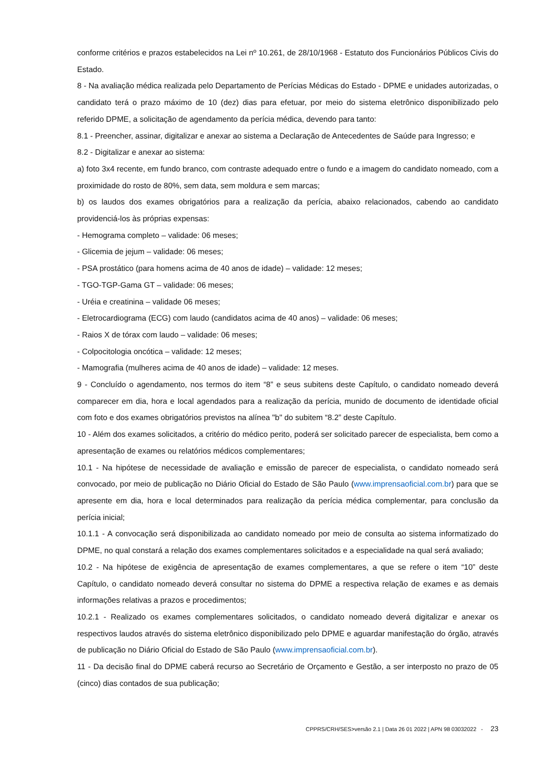conforme critérios e prazos estabelecidos na Lei nº 10.261, de 28/10/1968 - Estatuto dos Funcionários Públicos Civis do Estado.
8 - Na avaliação médica realizada pelo Departamento de Perícias Médicas do Estado - DPME e unidades autorizadas, o candidato terá o prazo máximo de 10 (dez) dias para efetuar, por meio do sistema eletrônico disponibilizado pelo referido DPME, a solicitação de agendamento da perícia médica, devendo para tanto:
8.1 - Preencher, assinar, digitalizar e anexar ao sistema a Declaração de Antecedentes de Saúde para Ingresso; e
8.2 - Digitalizar e anexar ao sistema:
a) foto 3x4 recente, em fundo branco, com contraste adequado entre o fundo e a imagem do candidato nomeado, com a proximidade do rosto de 80%, sem data, sem moldura e sem marcas;
b) os laudos dos exames obrigatórios para a realização da perícia, abaixo relacionados, cabendo ao candidato providenciá-los às próprias expensas:
- Hemograma completo – validade: 06 meses;
- Glicemia de jejum – validade: 06 meses;
- PSA prostático (para homens acima de 40 anos de idade) – validade: 12 meses;
- TGO-TGP-Gama GT – validade: 06 meses;
- Uréia e creatinina – validade 06 meses;
- Eletrocardiograma (ECG) com laudo (candidatos acima de 40 anos) – validade: 06 meses;
- Raios X de tórax com laudo – validade: 06 meses;
- Colpocitologia oncótica – validade: 12 meses;
- Mamografia (mulheres acima de 40 anos de idade) – validade: 12 meses.
9 - Concluído o agendamento, nos termos do item “8” e seus subitens deste Capítulo, o candidato nomeado deverá comparecer em dia, hora e local agendados para a realização da perícia, munido de documento de identidade oficial com foto e dos exames obrigatórios previstos na alínea "b" do subitem “8.2” deste Capítulo.
10 - Além dos exames solicitados, a critério do médico perito, poderá ser solicitado parecer de especialista, bem como a apresentação de exames ou relatórios médicos complementares;
10.1 - Na hipótese de necessidade de avaliação e emissão de parecer de especialista, o candidato nomeado será convocado, por meio de publicação no Diário Oficial do Estado de São Paulo (www.imprensaoficial.com.br) para que se apresente em dia, hora e local determinados para realização da perícia médica complementar, para conclusão da perícia inicial;
10.1.1 - A convocação será disponibilizada ao candidato nomeado por meio de consulta ao sistema informatizado do DPME, no qual constará a relação dos exames complementares solicitados e a especialidade na qual será avaliado;
10.2 - Na hipótese de exigência de apresentação de exames complementares, a que se refere o item “10” deste Capítulo, o candidato nomeado deverá consultar no sistema do DPME a respectiva relação de exames e as demais informações relativas a prazos e procedimentos;
10.2.1 - Realizado os exames complementares solicitados, o candidato nomeado deverá digitalizar e anexar os respectivos laudos através do sistema eletrônico disponibilizado pelo DPME e aguardar manifestação do órgão, através de publicação no Diário Oficial do Estado de São Paulo (www.imprensaoficial.com.br).
11 - Da decisão final do DPME caberá recurso ao Secretário de Orçamento e Gestão, a ser interposto no prazo de 05 (cinco) dias contados de sua publicação;
CPPRS/CRH/SES>versão 2.1 | Data 26 01 2022 | APN 98 03032022 - 23